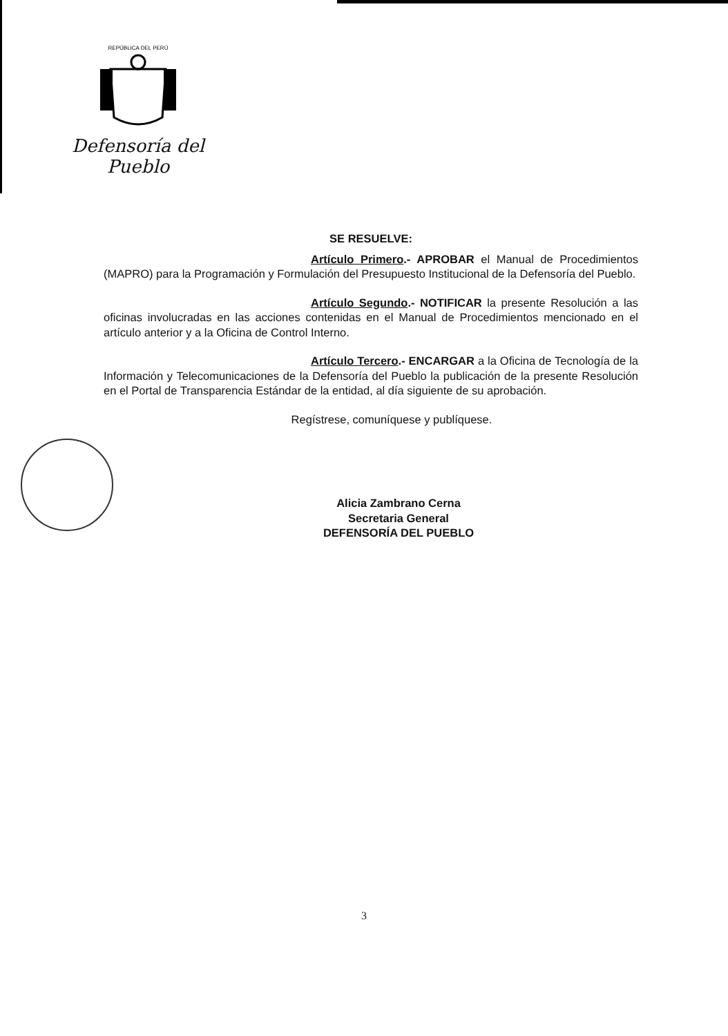REPÚBLICA DEL PERÚ
Defensoría del Pueblo
SE RESUELVE:
Artículo Primero.- APROBAR el Manual de Procedimientos (MAPRO) para la Programación y Formulación del Presupuesto Institucional de la Defensoría del Pueblo.
Artículo Segundo.- NOTIFICAR la presente Resolución a las oficinas involucradas en las acciones contenidas en el Manual de Procedimientos mencionado en el artículo anterior y a la Oficina de Control Interno.
Artículo Tercero.- ENCARGAR a la Oficina de Tecnología de la Información y Telecomunicaciones de la Defensoría del Pueblo la publicación de la presente Resolución en el Portal de Transparencia Estándar de la entidad, al día siguiente de su aprobación.
Regístrese, comuníquese y publíquese.
Alicia Zambrano Cerna
Secretaria General
DEFENSORÍA DEL PUEBLO
3